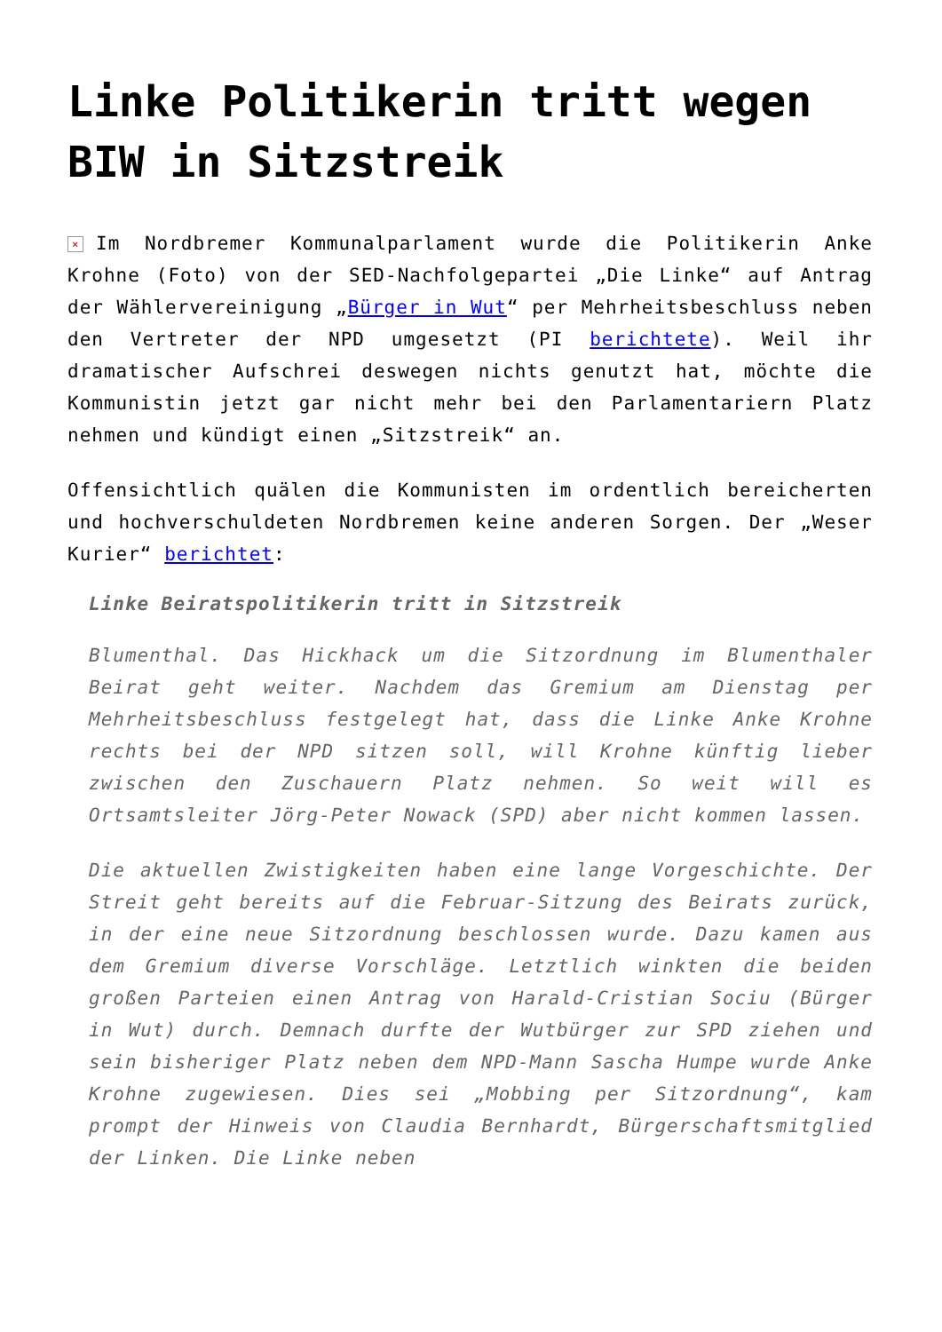Linke Politikerin tritt wegen BIW in Sitzstreik
× Im Nordbremer Kommunalparlament wurde die Politikerin Anke Krohne (Foto) von der SED-Nachfolgepartei „Die Linke“ auf Antrag der Wählervereinigung „Bürger in Wut“ per Mehrheitsbeschluss neben den Vertreter der NPD umgesetzt (PI berichtete). Weil ihr dramatischer Aufschrei deswegen nichts genutzt hat, möchte die Kommunistin jetzt gar nicht mehr bei den Parlamentariern Platz nehmen und kündigt einen „Sitzstreik“ an.
Offensichtlich quälen die Kommunisten im ordentlich bereicherten und hochverschuldeten Nordbremen keine anderen Sorgen. Der „Weser Kurier“ berichtet:
Linke Beiratspolitikerin tritt in Sitzstreik
Blumenthal. Das Hickhack um die Sitzordnung im Blumenthaler Beirat geht weiter. Nachdem das Gremium am Dienstag per Mehrheitsbeschluss festgelegt hat, dass die Linke Anke Krohne rechts bei der NPD sitzen soll, will Krohne künftig lieber zwischen den Zuschauern Platz nehmen. So weit will es Ortsamtsleiter Jörg-Peter Nowack (SPD) aber nicht kommen lassen.
Die aktuellen Zwistigkeiten haben eine lange Vorgeschichte. Der Streit geht bereits auf die Februar-Sitzung des Beirats zurück, in der eine neue Sitzordnung beschlossen wurde. Dazu kamen aus dem Gremium diverse Vorschläge. Letztlich winkten die beiden großen Parteien einen Antrag von Harald-Cristian Sociu (Bürger in Wut) durch. Demnach durfte der Wutbürger zur SPD ziehen und sein bisheriger Platz neben dem NPD-Mann Sascha Humpe wurde Anke Krohne zugewiesen. Dies sei „Mobbing per Sitzordnung“, kam prompt der Hinweis von Claudia Bernhardt, Bürgerschaftsmitglied der Linken. Die Linke neben